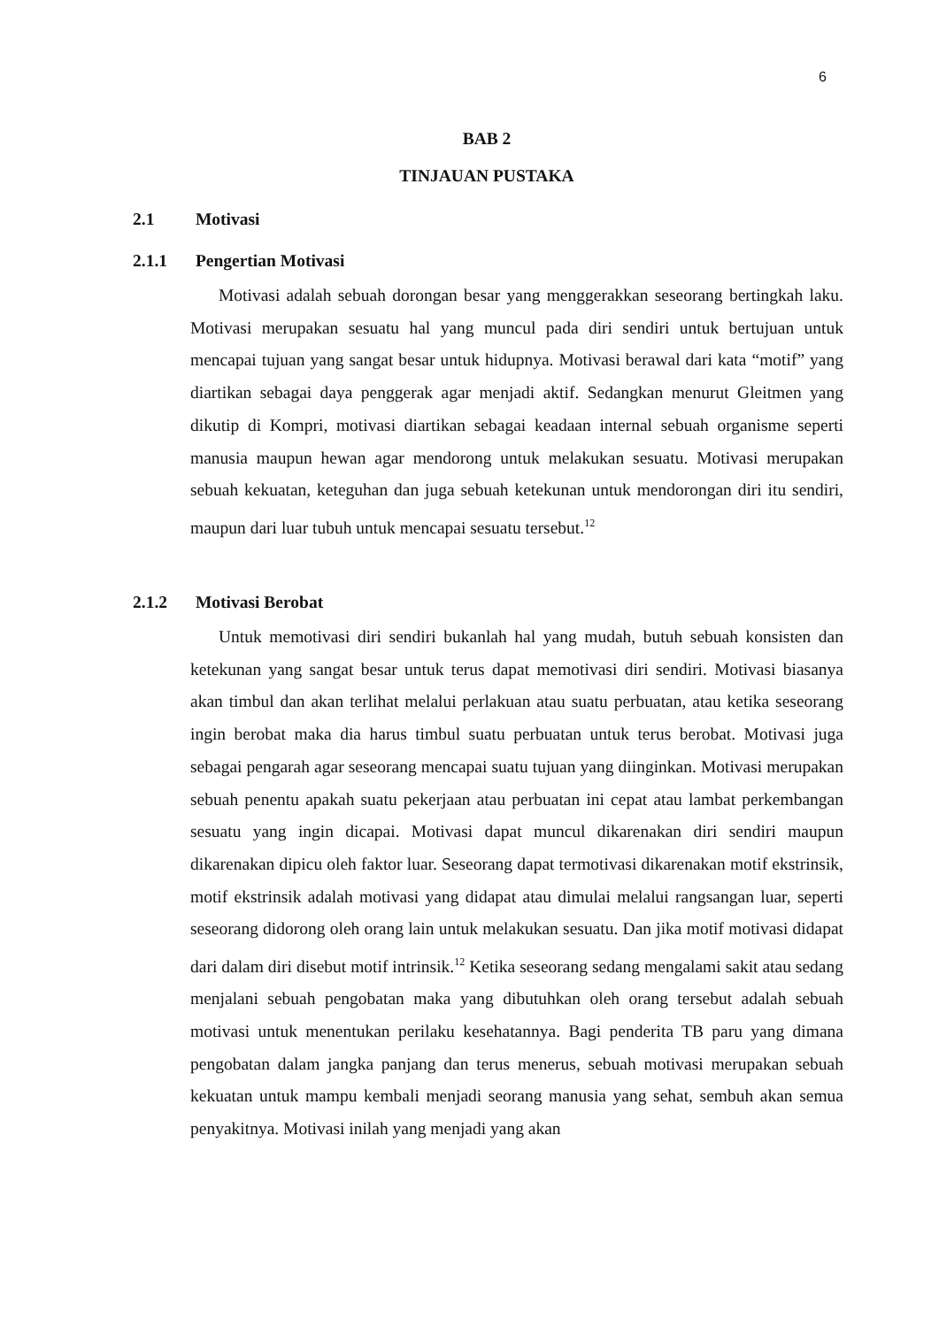6
BAB 2
TINJAUAN PUSTAKA
2.1 Motivasi
2.1.1 Pengertian Motivasi
Motivasi adalah sebuah dorongan besar yang menggerakkan seseorang bertingkah laku. Motivasi merupakan sesuatu hal yang muncul pada diri sendiri untuk bertujuan untuk mencapai tujuan yang sangat besar untuk hidupnya. Motivasi berawal dari kata “motif” yang diartikan sebagai daya penggerak agar menjadi aktif. Sedangkan menurut Gleitmen yang dikutip di Kompri, motivasi diartikan sebagai keadaan internal sebuah organisme seperti manusia maupun hewan agar mendorong untuk melakukan sesuatu. Motivasi merupakan sebuah kekuatan, keteguhan dan juga sebuah ketekunan untuk mendorongan diri itu sendiri, maupun dari luar tubuh untuk mencapai sesuatu tersebut.<sup>12</sup>
2.1.2 Motivasi Berobat
Untuk memotivasi diri sendiri bukanlah hal yang mudah, butuh sebuah konsisten dan ketekunan yang sangat besar untuk terus dapat memotivasi diri sendiri. Motivasi biasanya akan timbul dan akan terlihat melalui perlakuan atau suatu perbuatan, atau ketika seseorang ingin berobat maka dia harus timbul suatu perbuatan untuk terus berobat. Motivasi juga sebagai pengarah agar seseorang mencapai suatu tujuan yang diinginkan. Motivasi merupakan sebuah penentu apakah suatu pekerjaan atau perbuatan ini cepat atau lambat perkembangan sesuatu yang ingin dicapai. Motivasi dapat muncul dikarenakan diri sendiri maupun dikarenakan dipicu oleh faktor luar. Seseorang dapat termotivasi dikarenakan motif ekstrinsik, motif ekstrinsik adalah motivasi yang didapat atau dimulai melalui rangsangan luar, seperti seseorang didorong oleh orang lain untuk melakukan sesuatu. Dan jika motif motivasi didapat dari dalam diri disebut motif intrinsik.<sup>12</sup> Ketika seseorang sedang mengalami sakit atau sedang menjalani sebuah pengobatan maka yang dibutuhkan oleh orang tersebut adalah sebuah motivasi untuk menentukan perilaku kesehatannya. Bagi penderita TB paru yang dimana pengobatan dalam jangka panjang dan terus menerus, sebuah motivasi merupakan sebuah kekuatan untuk mampu kembali menjadi seorang manusia yang sehat, sembuh akan semua penyakitnya. Motivasi inilah yang menjadi yang akan